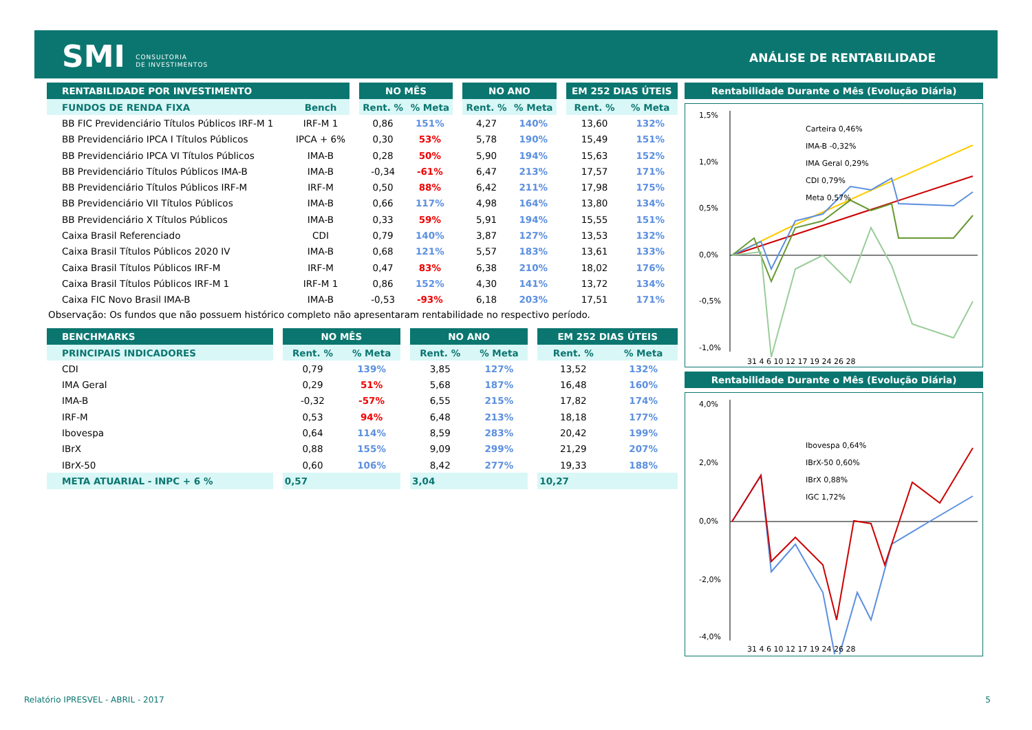SMI CONSULTORIA
DE INVESTIMENTOS
ANÁLISE DE RENTABILIDADE
| RENTABILIDADE POR INVESTIMENTO | | | NO MÊS | | | NO ANO | | | EM 252 DIAS ÚTEIS | |
| --- | --- | --- | --- | --- | --- | --- | --- | --- | --- | --- |
| FUNDOS DE RENDA FIXA | Bench | | Rent. % | % Meta | | Rent. % | % Meta | | Rent. % | % Meta |
| BB FIC Previdenciário Títulos Públicos IRF-M 1 | IRF-M 1 | | 0,86 | 151% | | 4,27 | 140% | | 13,60 | 132% |
| BB Previdenciário IPCA I Títulos Públicos | IPCA + 6% | | 0,30 | 53% | | 5,78 | 190% | | 15,49 | 151% |
| BB Previdenciário IPCA VI Títulos Públicos | IMA-B | | 0,28 | 50% | | 5,90 | 194% | | 15,63 | 152% |
| BB Previdenciário Títulos Públicos IMA-B | IMA-B | | -0,34 | -61% | | 6,47 | 213% | | 17,57 | 171% |
| BB Previdenciário Títulos Públicos IRF-M | IRF-M | | 0,50 | 88% | | 6,42 | 211% | | 17,98 | 175% |
| BB Previdenciário VII Títulos Públicos | IMA-B | | 0,66 | 117% | | 4,98 | 164% | | 13,80 | 134% |
| BB Previdenciário X Títulos Públicos | IMA-B | | 0,33 | 59% | | 5,91 | 194% | | 15,55 | 151% |
| Caixa Brasil Referenciado | CDI | | 0,79 | 140% | | 3,87 | 127% | | 13,53 | 132% |
| Caixa Brasil Títulos Públicos 2020 IV | IMA-B | | 0,68 | 121% | | 5,57 | 183% | | 13,61 | 133% |
| Caixa Brasil Títulos Públicos IRF-M | IRF-M | | 0,47 | 83% | | 6,38 | 210% | | 18,02 | 176% |
| Caixa Brasil Títulos Públicos IRF-M 1 | IRF-M 1 | | 0,86 | 152% | | 4,30 | 141% | | 13,72 | 134% |
| Caixa FIC Novo Brasil IMA-B | IMA-B | | -0,53 | -93% | | 6,18 | 203% | | 17,51 | 171% |
Observação: Os fundos que não possuem histórico completo não apresentaram rentabilidade no respectivo período.
| BENCHMARKS | | NO MÊS | | | NO ANO | | | EM 252 DIAS ÚTEIS | |
| --- | --- | --- | --- | --- | --- | --- | --- | --- | --- |
| PRINCIPAIS INDICADORES | | Rent. % | % Meta | | Rent. % | % Meta | | Rent. % | % Meta |
| CDI | | 0,79 | 139% | | 3,85 | 127% | | 13,52 | 132% |
| IMA Geral | | 0,29 | 51% | | 5,68 | 187% | | 16,48 | 160% |
| IMA-B | | -0,32 | -57% | | 6,55 | 215% | | 17,82 | 174% |
| IRF-M | | 0,53 | 94% | | 6,48 | 213% | | 18,18 | 177% |
| Ibovespa | | 0,64 | 114% | | 8,59 | 283% | | 20,42 | 199% |
| IBrX | | 0,88 | 155% | | 9,09 | 299% | | 21,29 | 207% |
| IBrX-50 | | 0,60 | 106% | | 8,42 | 277% | | 19,33 | 188% |
| META ATUARIAL - INPC + 6 % | | 0,57 | | | 3,04 | | | 10,27 | |
Rentabilidade Durante o Mês (Evolução Diária)
1,5%
1,0%
0,5%
0,0%
-0,5%
-1,0%
Carteira 0,46%
IMA-B -0,32%
IMA Geral 0,29%
CDI 0,79%
Meta 0,57%
31 4 6 10 12 17 19 24 26 28
Rentabilidade Durante o Mês (Evolução Diária)
4,0%
2,0%
0,0%
-2,0%
-4,0%
Ibovespa 0,64%
IBrX-50 0,60%
IBrX 0,88%
IGC 1,72%
31 4 6 10 12 17 19 24 26 28
Relatório IPRESVEL - ABRIL - 2017
5